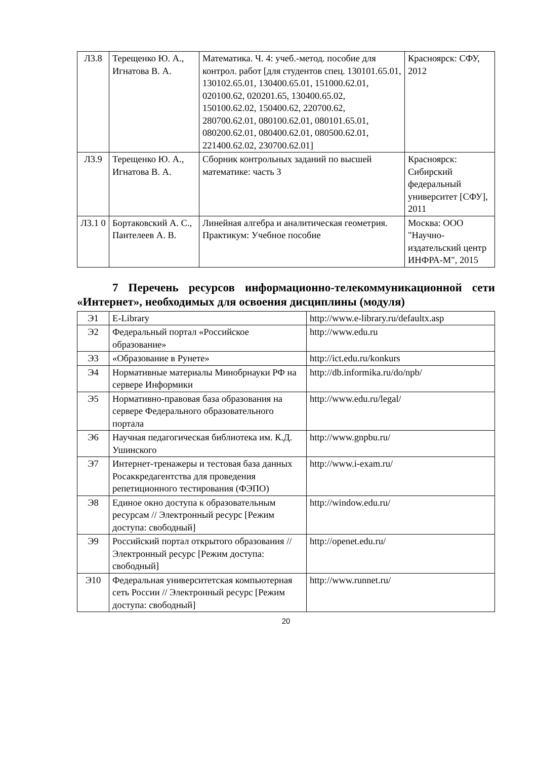| Л3.8 | Терещенко Ю. А., Игнатова В. А. | Математика. Ч. 4: учеб.-метод. пособие для контрол. работ [для студентов спец. 130101.65.01, 130102.65.01, 130400.65.01, 151000.62.01, 020100.62, 020201.65, 130400.65.02, 150100.62.02, 150400.62, 220700.62, 280700.62.01, 080100.62.01, 080101.65.01, 080200.62.01, 080400.62.01, 080500.62.01, 221400.62.02, 230700.62.01] | Красноярск: СФУ, 2012 |
| Л3.9 | Терещенко Ю. А., Игнатова В. А. | Сборник контрольных заданий по высшей математике: часть 3 | Красноярск: Сибирский федеральный университет [СФУ], 2011 |
| Л3.1 0 | Бортаковский А. С., Пантелеев А. В. | Линейная алгебра и аналитическая геометрия. Практикум: Учебное пособие | Москва: ООО "Научно-издательский центр ИНФРА-М", 2015 |
7 Перечень ресурсов информационно-телекоммуникационной сети «Интернет», необходимых для освоения дисциплины (модуля)
| Э1 | E-Library | http://www.e-library.ru/defaultx.asp |
| Э2 | Федеральный портал «Российское образование» | http://www.edu.ru |
| Э3 | «Образование в Рунете» | http://ict.edu.ru/konkurs |
| Э4 | Нормативные материалы Минобрнауки РФ на сервере Информики | http://db.informika.ru/do/npb/ |
| Э5 | Нормативно-правовая база образования на сервере Федерального образовательного портала | http://www.edu.ru/legal/ |
| Э6 | Научная педагогическая библиотека им. К.Д. Ушинского | http://www.gnpbu.ru/ |
| Э7 | Интернет-тренажеры и тестовая база данных Росаккредагентства для проведения репетиционного тестирования (ФЭПО) | http://www.i-exam.ru/ |
| Э8 | Единое окно доступа к образовательным ресурсам // Электронный ресурс [Режим доступа: свободный] | http://window.edu.ru/ |
| Э9 | Российский портал открытого образования // Электронный ресурс [Режим доступа: свободный] | http://openet.edu.ru/ |
| Э10 | Федеральная университетская компьютерная сеть России // Электронный ресурс [Режим доступа: свободный] | http://www.runnet.ru/ |
20